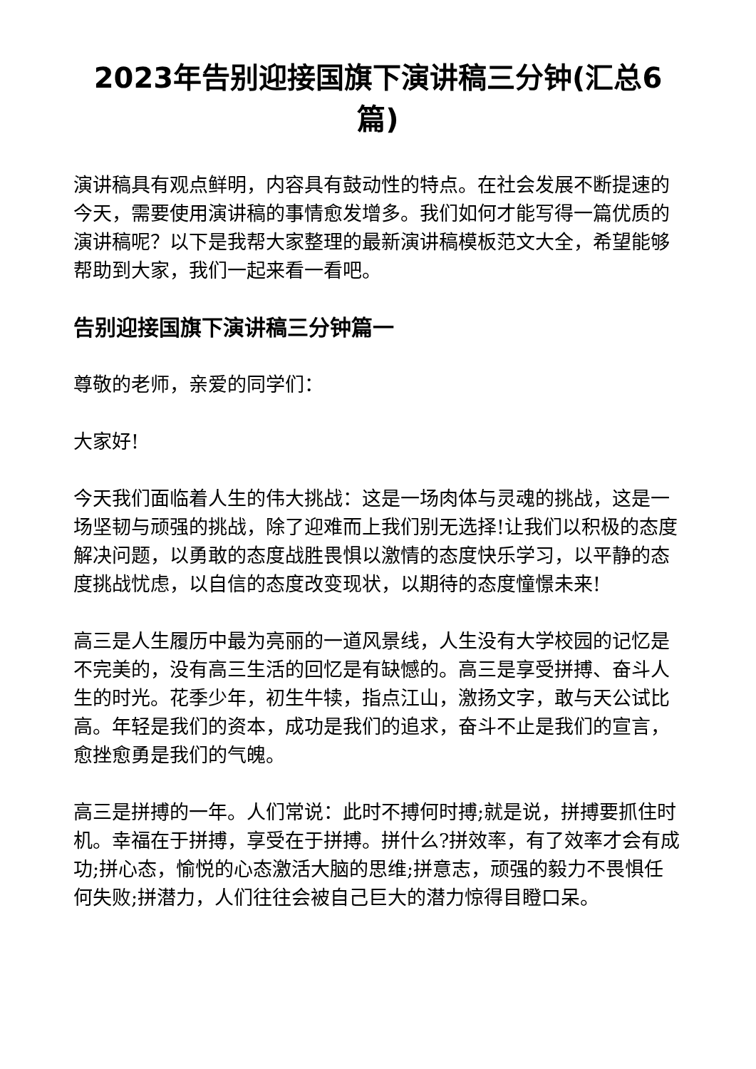2023年告别迎接国旗下演讲稿三分钟(汇总6篇)
演讲稿具有观点鲜明，内容具有鼓动性的特点。在社会发展不断提速的今天，需要使用演讲稿的事情愈发增多。我们如何才能写得一篇优质的演讲稿呢？以下是我帮大家整理的最新演讲稿模板范文大全，希望能够帮助到大家，我们一起来看一看吧。
告别迎接国旗下演讲稿三分钟篇一
尊敬的老师，亲爱的同学们：
大家好!
今天我们面临着人生的伟大挑战：这是一场肉体与灵魂的挑战，这是一场坚韧与顽强的挑战，除了迎难而上我们别无选择!让我们以积极的态度解决问题，以勇敢的态度战胜畏惧以激情的态度快乐学习，以平静的态度挑战忧虑，以自信的态度改变现状，以期待的态度憧憬未来!
高三是人生履历中最为亮丽的一道风景线，人生没有大学校园的记忆是不完美的，没有高三生活的回忆是有缺憾的。高三是享受拼搏、奋斗人生的时光。花季少年，初生牛犊，指点江山，激扬文字，敢与天公试比高。年轻是我们的资本，成功是我们的追求，奋斗不止是我们的宣言，愈挫愈勇是我们的气魄。
高三是拼搏的一年。人们常说：此时不搏何时搏;就是说，拼搏要抓住时机。幸福在于拼搏，享受在于拼搏。拼什么?拼效率，有了效率才会有成功;拼心态，愉悦的心态激活大脑的思维;拼意志，顽强的毅力不畏惧任何失败;拼潜力，人们往往会被自己巨大的潜力惊得目瞪口呆。